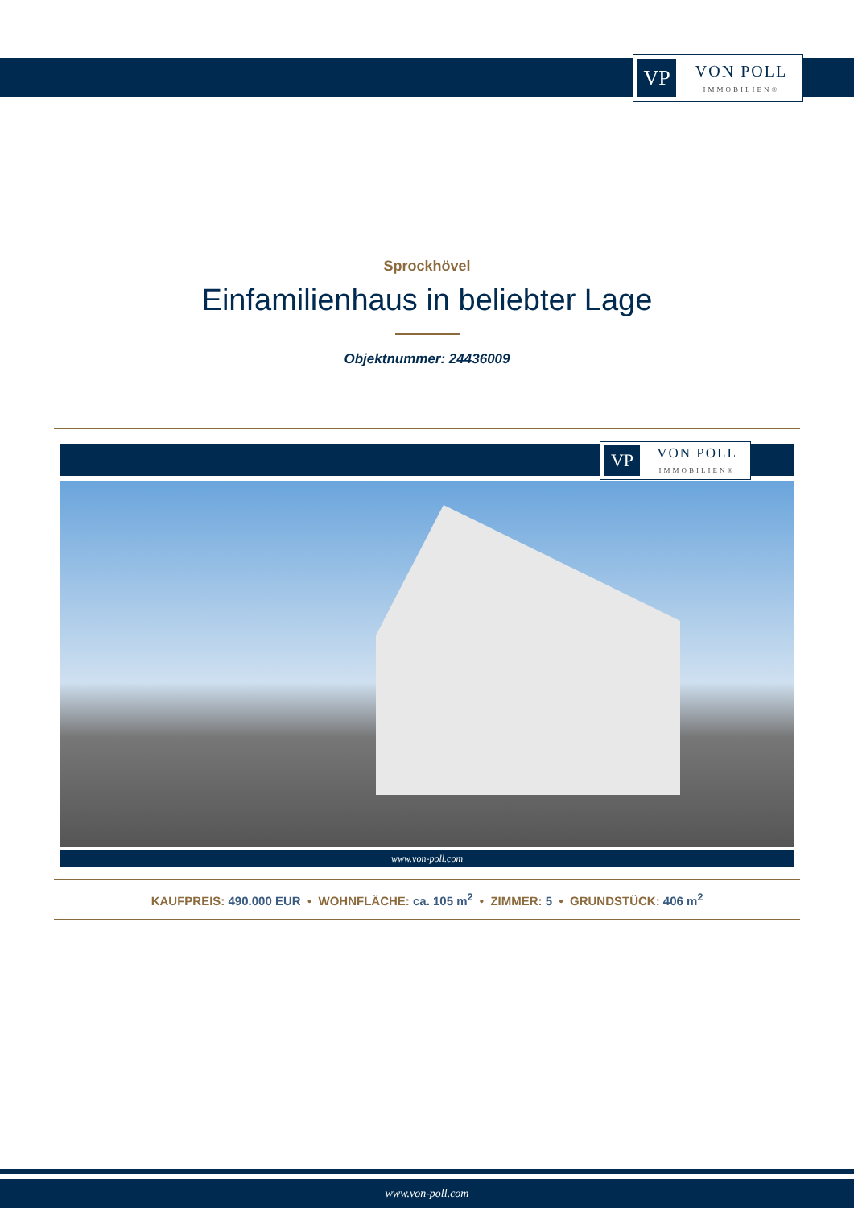VP
VON POLL
IMMOBILIEN®
Sprockhövel
Einfamilienhaus in beliebter Lage
Objektnummer: 24436009
VP
VON POLL
IMMOBILIEN®
www.von-poll.com
KAUFPREIS: 490.000 EUR • WOHNFLÄCHE: ca. 105 m<sup>2</sup> • ZIMMER: 5 • GRUNDSTÜCK: 406 m<sup>2</sup>
www.von-poll.com